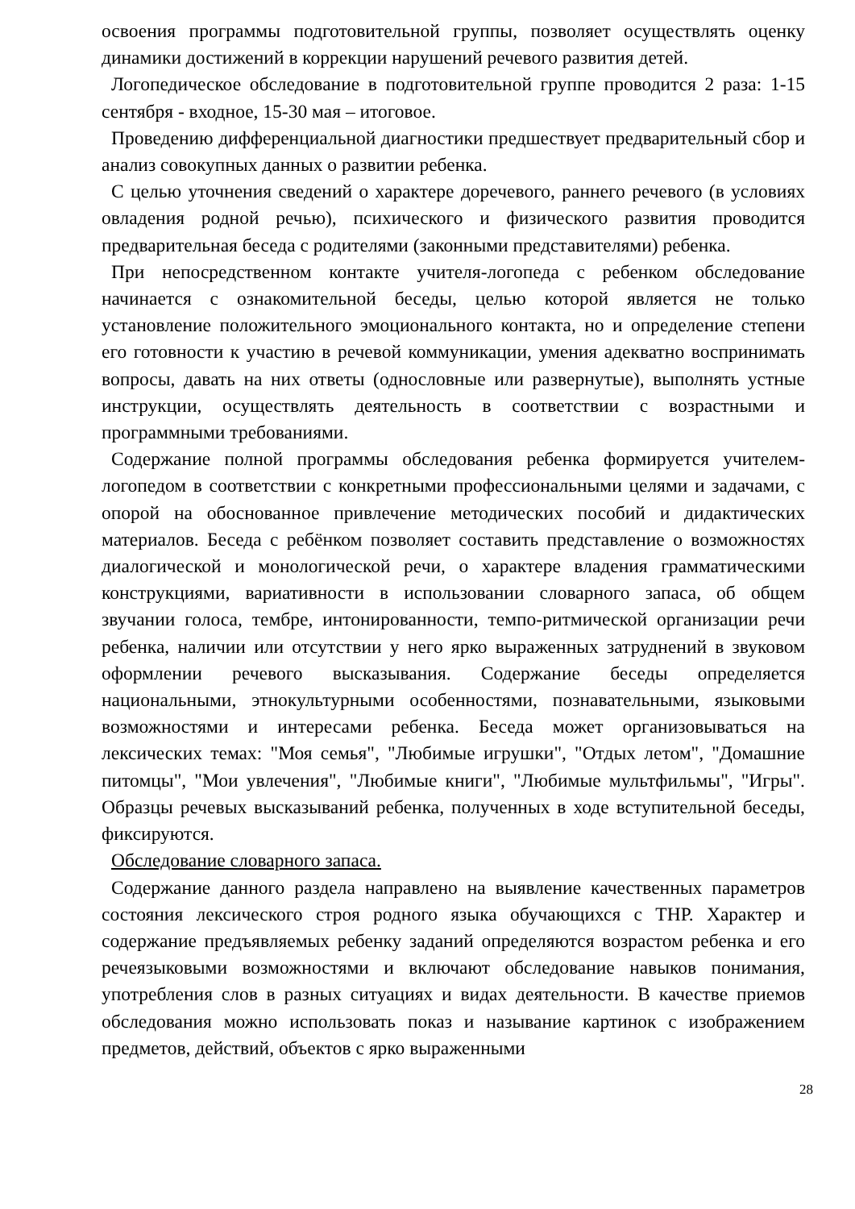освоения программы подготовительной группы, позволяет осуществлять оценку динамики достижений в коррекции нарушений речевого развития детей.
Логопедическое обследование в подготовительной группе проводится 2 раза: 1-15 сентября - входное, 15-30 мая – итоговое.
Проведению дифференциальной диагностики предшествует предварительный сбор и анализ совокупных данных о развитии ребенка.
С целью уточнения сведений о характере доречевого, раннего речевого (в условиях овладения родной речью), психического и физического развития проводится предварительная беседа с родителями (законными представителями) ребенка.
При непосредственном контакте учителя-логопеда с ребенком обследование начинается с ознакомительной беседы, целью которой является не только установление положительного эмоционального контакта, но и определение степени его готовности к участию в речевой коммуникации, умения адекватно воспринимать вопросы, давать на них ответы (однословные или развернутые), выполнять устные инструкции, осуществлять деятельность в соответствии с возрастными и программными требованиями.
Содержание полной программы обследования ребенка формируется учителем-логопедом в соответствии с конкретными профессиональными целями и задачами, с опорой на обоснованное привлечение методических пособий и дидактических материалов. Беседа с ребёнком позволяет составить представление о возможностях диалогической и монологической речи, о характере владения грамматическими конструкциями, вариативности в использовании словарного запаса, об общем звучании голоса, тембре, интонированности, темпо-ритмической организации речи ребенка, наличии или отсутствии у него ярко выраженных затруднений в звуковом оформлении речевого высказывания. Содержание беседы определяется национальными, этнокультурными особенностями, познавательными, языковыми возможностями и интересами ребенка. Беседа может организовываться на лексических темах: "Моя семья", "Любимые игрушки", "Отдых летом", "Домашние питомцы", "Мои увлечения", "Любимые книги", "Любимые мультфильмы", "Игры". Образцы речевых высказываний ребенка, полученных в ходе вступительной беседы, фиксируются.
Обследование словарного запаса.
Содержание данного раздела направлено на выявление качественных параметров состояния лексического строя родного языка обучающихся с ТНР. Характер и содержание предъявляемых ребенку заданий определяются возрастом ребенка и его речеязыковыми возможностями и включают обследование навыков понимания, употребления слов в разных ситуациях и видах деятельности. В качестве приемов обследования можно использовать показ и называние картинок с изображением предметов, действий, объектов с ярко выраженными
28